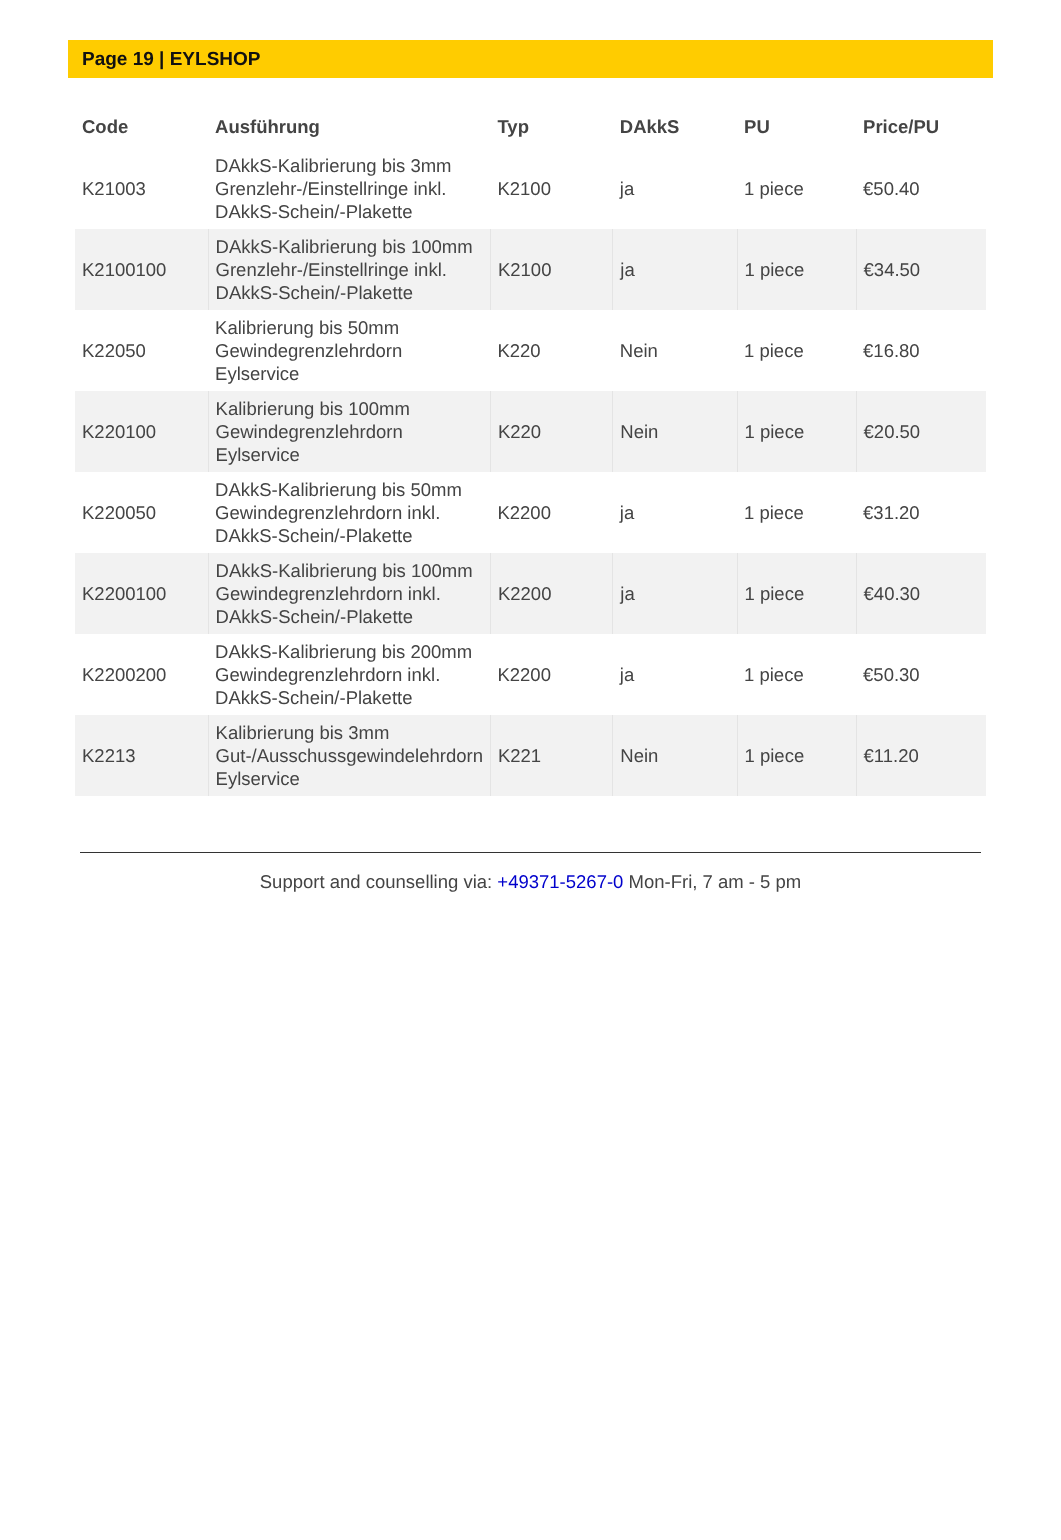Page 19 | EYLSHOP
| Code | Ausführung | Typ | DAkkS | PU | Price/PU |
| --- | --- | --- | --- | --- | --- |
| K21003 | DAkkS-Kalibrierung bis 3mm Grenzlehr-/Einstellringe inkl. DAkkS-Schein/-Plakette | K2100 | ja | 1 piece | €50.40 |
| K2100100 | DAkkS-Kalibrierung bis 100mm Grenzlehr-/Einstellringe inkl. DAkkS-Schein/-Plakette | K2100 | ja | 1 piece | €34.50 |
| K22050 | Kalibrierung bis 50mm Gewindegrenzlehrdorn Eylservice | K220 | Nein | 1 piece | €16.80 |
| K220100 | Kalibrierung bis 100mm Gewindegrenzlehrdorn Eylservice | K220 | Nein | 1 piece | €20.50 |
| K220050 | DAkkS-Kalibrierung bis 50mm Gewindegrenzlehrdorn inkl. DAkkS-Schein/-Plakette | K2200 | ja | 1 piece | €31.20 |
| K2200100 | DAkkS-Kalibrierung bis 100mm Gewindegrenzlehrdorn inkl. DAkkS-Schein/-Plakette | K2200 | ja | 1 piece | €40.30 |
| K2200200 | DAkkS-Kalibrierung bis 200mm Gewindegrenzlehrdorn inkl. DAkkS-Schein/-Plakette | K2200 | ja | 1 piece | €50.30 |
| K2213 | Kalibrierung bis 3mm Gut-/Ausschussgewindelehrdorn Eylservice | K221 | Nein | 1 piece | €11.20 |
Support and counselling via: +49371-5267-0 Mon-Fri, 7 am - 5 pm